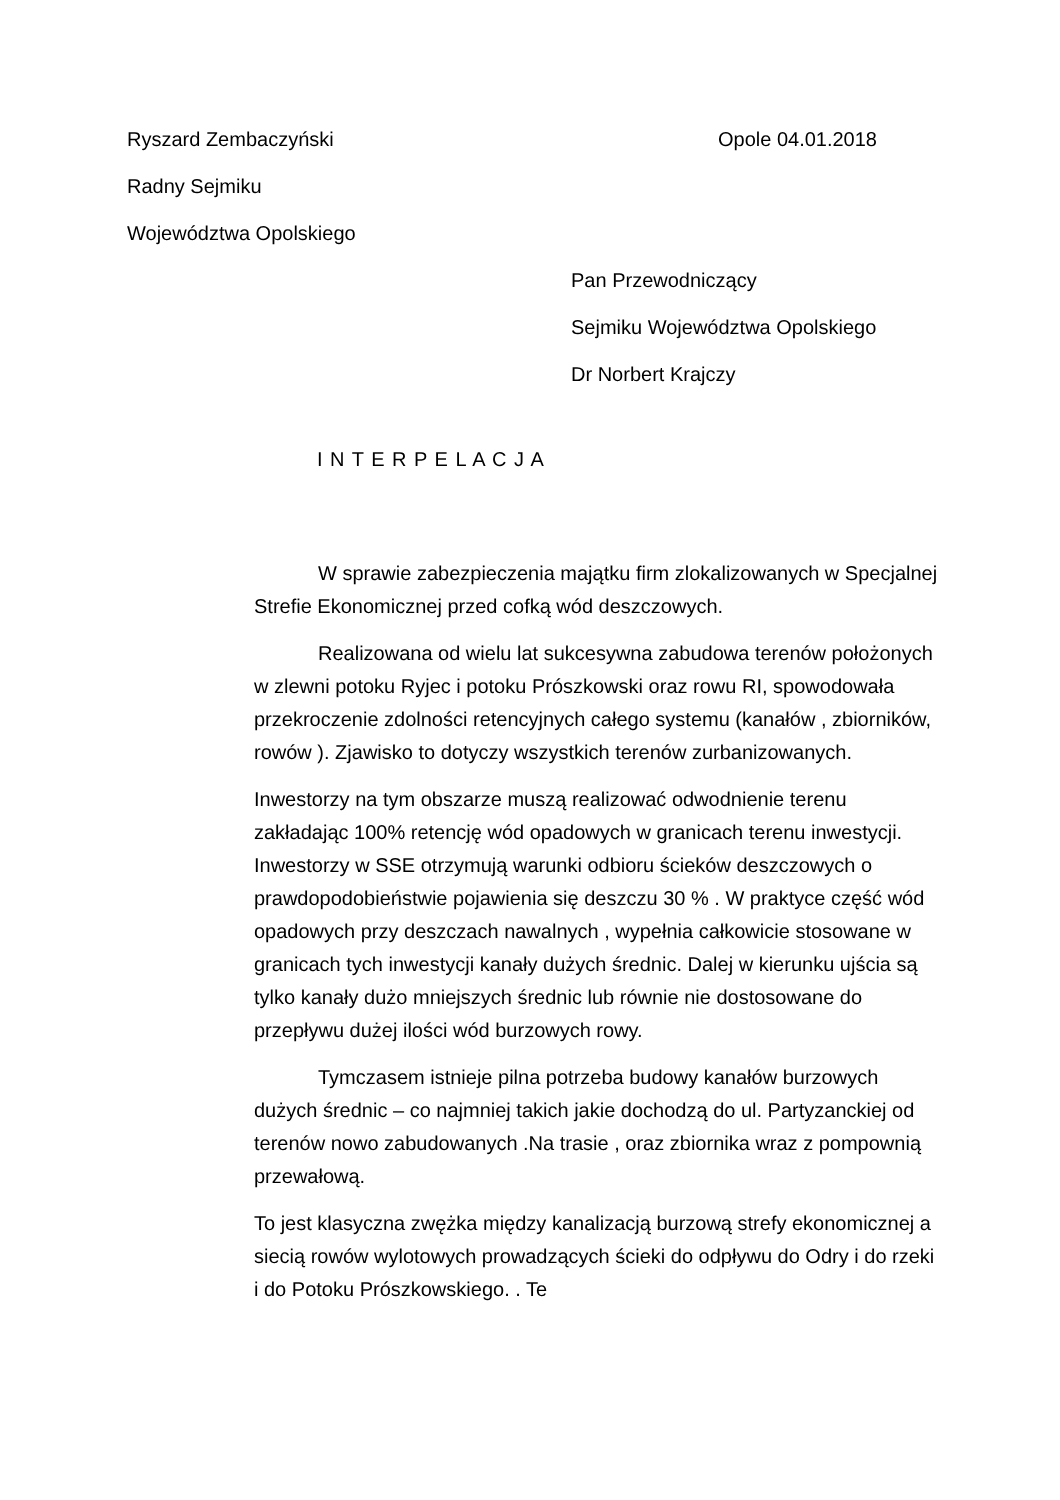Ryszard Zembaczyński Opole 04.01.2018
Radny Sejmiku
Województwa Opolskiego
Pan Przewodniczący
Sejmiku Województwa Opolskiego
Dr Norbert Krajczy
I N T E R P E L A C J A
W sprawie zabezpieczenia majątku firm zlokalizowanych w Specjalnej Strefie Ekonomicznej przed cofką wód deszczowych.
Realizowana od wielu lat sukcesywna zabudowa terenów położonych w zlewni potoku Ryjec i potoku Prószkowski oraz rowu RI, spowodowała przekroczenie zdolności retencyjnych całego systemu (kanałów , zbiorników, rowów ). Zjawisko to dotyczy wszystkich terenów zurbanizowanych.
Inwestorzy na tym obszarze muszą realizować odwodnienie terenu zakładając 100% retencję wód opadowych w granicach terenu inwestycji. Inwestorzy w SSE otrzymują warunki odbioru ścieków deszczowych o prawdopodobieństwie pojawienia się deszczu 30 % . W praktyce część wód opadowych przy deszczach nawalnych , wypełnia całkowicie stosowane w granicach tych inwestycji kanały dużych średnic. Dalej w kierunku ujścia są tylko kanały dużo mniejszych średnic lub równie nie dostosowane do przepływu dużej ilości wód burzowych rowy.
Tymczasem istnieje pilna potrzeba budowy kanałów burzowych dużych średnic – co najmniej takich jakie dochodzą do ul. Partyzanckiej od terenów nowo zabudowanych .Na trasie , oraz zbiornika wraz z pompownią przewałową.
To jest klasyczna zwężka między kanalizacją burzową strefy ekonomicznej a siecią rowów wylotowych prowadzących ścieki do odpływu do Odry i do rzeki i do Potoku Prószkowskiego. . Te